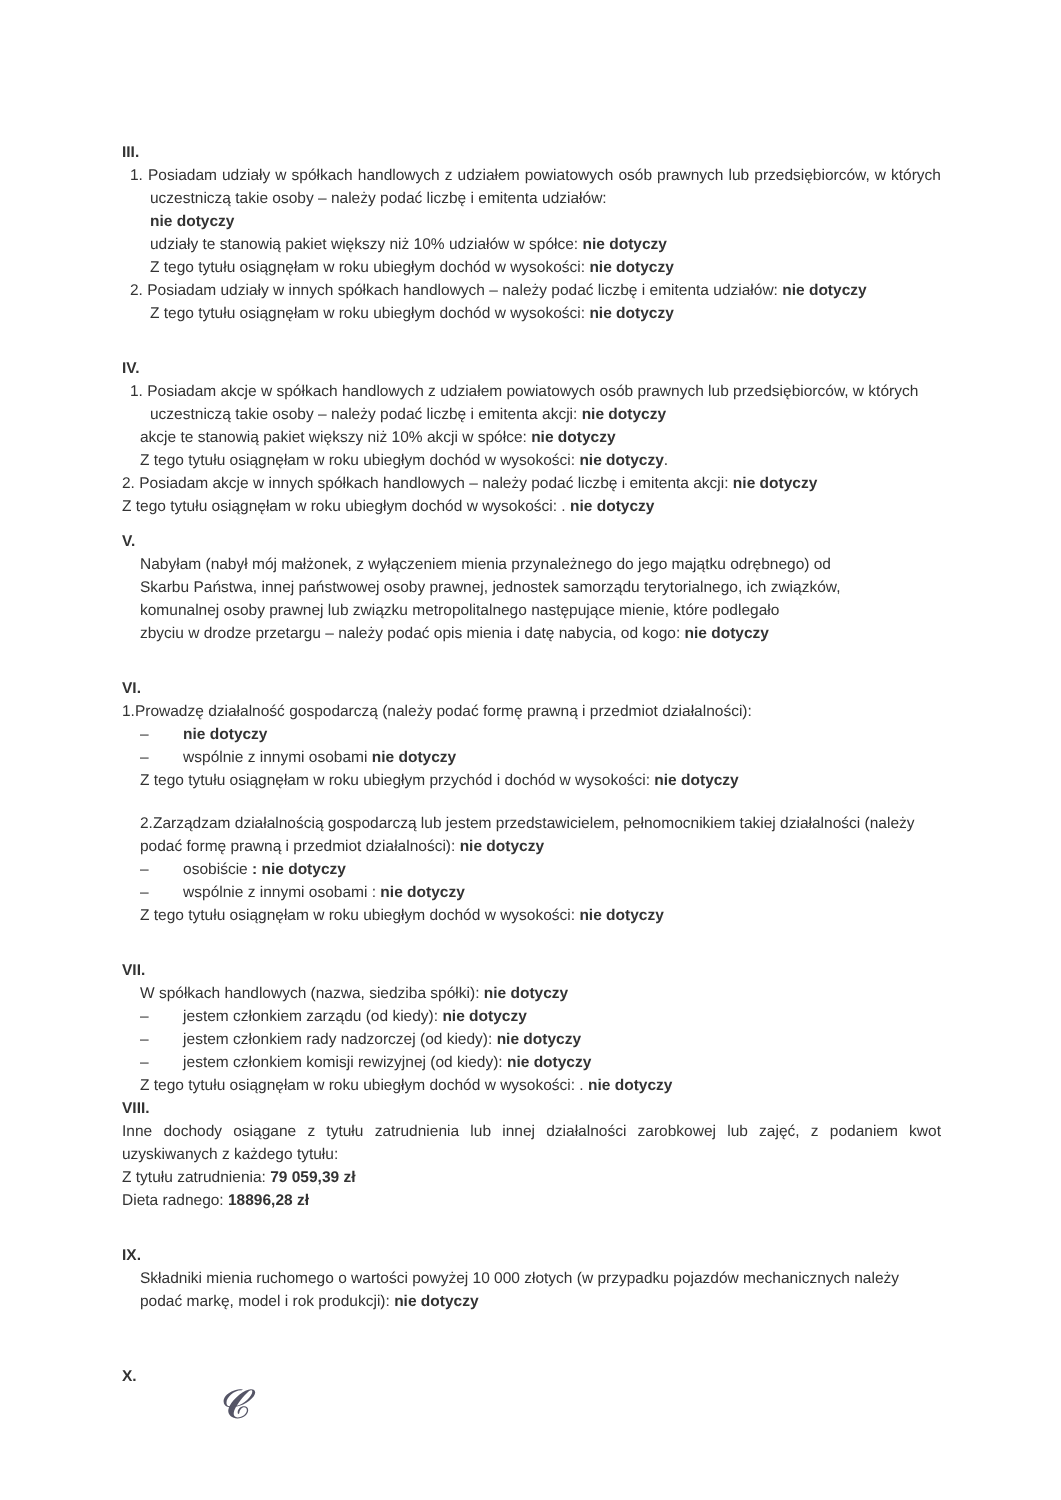III.
1. Posiadam udziały w spółkach handlowych z udziałem powiatowych osób prawnych lub przedsiębiorców, w których uczestniczą takie osoby – należy podać liczbę i emitenta udziałów:
nie dotyczy
udziały te stanowią pakiet większy niż 10% udziałów w spółce: nie dotyczy
Z tego tytułu osiągnęłam w roku ubiegłym dochód w wysokości: nie dotyczy
2. Posiadam udziały w innych spółkach handlowych – należy podać liczbę i emitenta udziałów: nie dotyczy
Z tego tytułu osiągnęłam w roku ubiegłym dochód w wysokości: nie dotyczy
IV.
1. Posiadam akcje w spółkach handlowych z udziałem powiatowych osób prawnych lub przedsiębiorców, w których uczestniczą takie osoby – należy podać liczbę i emitenta akcji: nie dotyczy
akcje te stanowią pakiet większy niż 10% akcji w spółce: nie dotyczy
Z tego tytułu osiągnęłam w roku ubiegłym dochód w wysokości: nie dotyczy.
2. Posiadam akcje w innych spółkach handlowych – należy podać liczbę i emitenta akcji: nie dotyczy
Z tego tytułu osiągnęłam w roku ubiegłym dochód w wysokości: . nie dotyczy
V.
Nabyłam (nabył mój małżonek, z wyłączeniem mienia przynależnego do jego majątku odrębnego) od Skarbu Państwa, innej państwowej osoby prawnej, jednostek samorządu terytorialnego, ich związków, komunalnej osoby prawnej lub związku metropolitalnego następujące mienie, które podlegało
zbyciu w drodze przetargu – należy podać opis mienia i datę nabycia, od kogo: nie dotyczy
VI.
1.Prowadzę działalność gospodarczą (należy podać formę prawną i przedmiot działalności):
– nie dotyczy
– wspólnie z innymi osobami nie dotyczy
Z tego tytułu osiągnęłam w roku ubiegłym przychód i dochód w wysokości: nie dotyczy
2.Zarządzam działalnością gospodarczą lub jestem przedstawicielem, pełnomocnikiem takiej działalności (należy podać formę prawną i przedmiot działalności): nie dotyczy
– osobiście : nie dotyczy
– wspólnie z innymi osobami : nie dotyczy
Z tego tytułu osiągnęłam w roku ubiegłym dochód w wysokości: nie dotyczy
VII.
W spółkach handlowych (nazwa, siedziba spółki): nie dotyczy
– jestem członkiem zarządu (od kiedy): nie dotyczy
– jestem członkiem rady nadzorczej (od kiedy): nie dotyczy
– jestem członkiem komisji rewizyjnej (od kiedy): nie dotyczy
Z tego tytułu osiągnęłam w roku ubiegłym dochód w wysokości: . nie dotyczy
VIII.
Inne dochody osiągane z tytułu zatrudnienia lub innej działalności zarobkowej lub zajęć, z podaniem kwot uzyskiwanych z każdego tytułu:
Z tytułu zatrudnienia: 79 059,39 zł
Dieta radnego: 18896,28 zł
IX.
Składniki mienia ruchomego o wartości powyżej 10 000 złotych (w przypadku pojazdów mechanicznych należy podać markę, model i rok produkcji): nie dotyczy
X.
𝓒